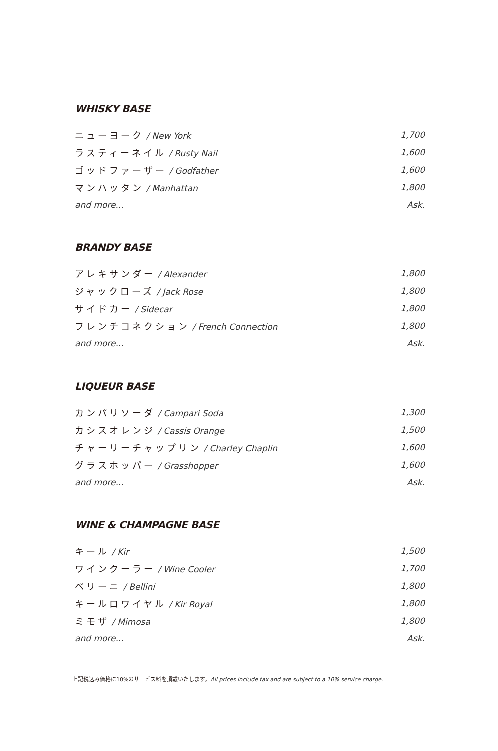WHISKY BASE
ニューヨーク / New York 1,700
ラスティーネイル / Rusty Nail 1,600
ゴッドファーザー / Godfather 1,600
マンハッタン / Manhattan 1,800
and more... Ask.
BRANDY BASE
アレキサンダー / Alexander 1,800
ジャックローズ / Jack Rose 1,800
サイドカー / Sidecar 1,800
フレンチコネクション / French Connection 1,800
and more... Ask.
LIQUEUR BASE
カンパリソーダ / Campari Soda 1,300
カシスオレンジ / Cassis Orange 1,500
チャーリーチャップリン / Charley Chaplin 1,600
グラスホッパー / Grasshopper 1,600
and more... Ask.
WINE & CHAMPAGNE BASE
キール / Kir 1,500
ワインクーラー / Wine Cooler 1,700
ベリーニ / Bellini 1,800
キールロワイヤル / Kir Royal 1,800
ミモザ / Mimosa 1,800
and more... Ask.
上記税込み価格に10%のサービス料を頂戴いたします。All prices include tax and are subject to a 10% service charge.